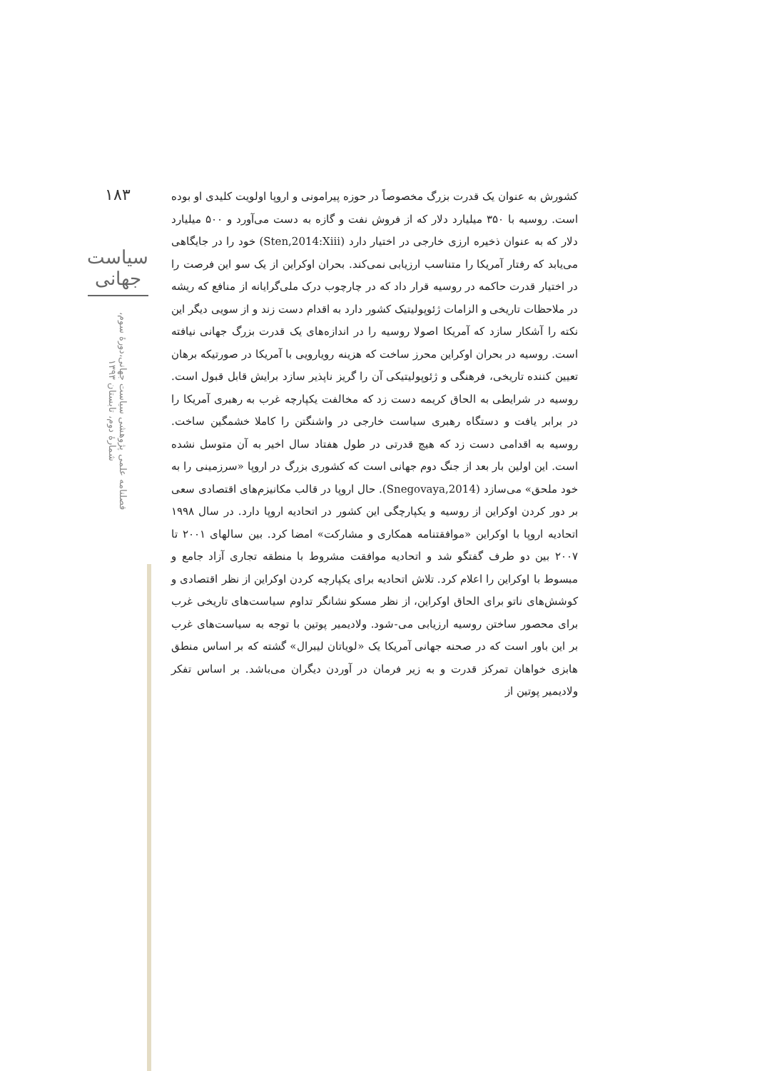۱۸۳
سیاست جهانی
فصلنامه علمی پژوهشی سیاست جهانی،دورۀ سوم، شمارۀ دوم، تابستان ۱۳۹۳
کشورش به عنوان یک قدرت بزرگ مخصوصاً در حوزه پیرامونی و اروپا اولویت کلیدی او بوده است. روسیه با ۳۵۰ میلیارد دلار که از فروش نفت و گازه به دست می‌آورد و ۵۰۰ میلیارد دلار که به عنوان ذخیره ارزی خارجی در اختیار دارد (Sten,2014:Xiii) خود را در جایگاهی می‌یابد که رفتار آمریکا را متناسب ارزیابی نمی‌کند. بحران اوکراین از یک سو این فرصت را در اختیار قدرت حاکمه در روسیه قرار داد که در چارچوب درک ملی‌گرایانه از منافع که ریشه در ملاحظات تاریخی و الزامات ژئوپولیتیک کشور دارد به اقدام دست زند و از سویی دیگر این نکته را آشکار سازد که آمریکا اصولا روسیه را در اندازه‌های یک قدرت بزرگ جهانی نیافته است. روسیه در بحران اوکراین محرز ساخت که هزینه رویارویی با آمریکا در صورتیکه برهان تعیین کننده تاریخی، فرهنگی و ژئوپولیتیکی آن را گریز ناپذیر سازد برایش قابل قبول است. روسیه در شرایطی به الحاق کریمه دست زد که مخالفت یکپارچه غرب به رهبری آمریکا را در برابر یافت و دستگاه رهبری سیاست خارجی در واشنگتن را کاملا خشمگین ساخت. روسیه به اقدامی دست زد که هیچ قدرتی در طول هفتاد سال اخیر به آن متوسل نشده است. این اولین بار بعد از جنگ دوم جهانی است که کشوری بزرگ در اروپا «سرزمینی را به خود ملحق» می‌سازد (Snegovaya,2014). حال اروپا در قالب مکانیزم‌های اقتصادی سعی بر دور کردن اوکراین از روسیه و یکپارچگی این کشور در اتحادیه اروپا دارد. در سال ۱۹۹۸ اتحادیه اروپا با اوکراین «موافقتنامه همکاری و مشارکت» امضا کرد. بین سالهای ۲۰۰۱ تا ۲۰۰۷ بین دو طرف گفتگو شد و اتحادیه موافقت مشروط با منطقه تجاری آزاد جامع و مبسوط با اوکراین را اعلام کرد. تلاش اتحادیه برای یکپارچه کردن اوکراین از نظر اقتصادی و کوشش‌های ناتو برای الحاق اوکراین، از نظر مسکو نشانگر تداوم سیاست‌های تاریخی غرب برای محصور ساختن روسیه ارزیابی می-شود. ولادیمیر پوتین با توجه به سیاست‌های غرب بر این باور است که در صحنه جهانی آمریکا یک «لویاتان لیبرال» گشته که بر اساس منطق هابزی خواهان تمرکز قدرت و به زیر فرمان در آوردن دیگران می‌باشد. بر اساس تفکر ولادیمیر پوتین از